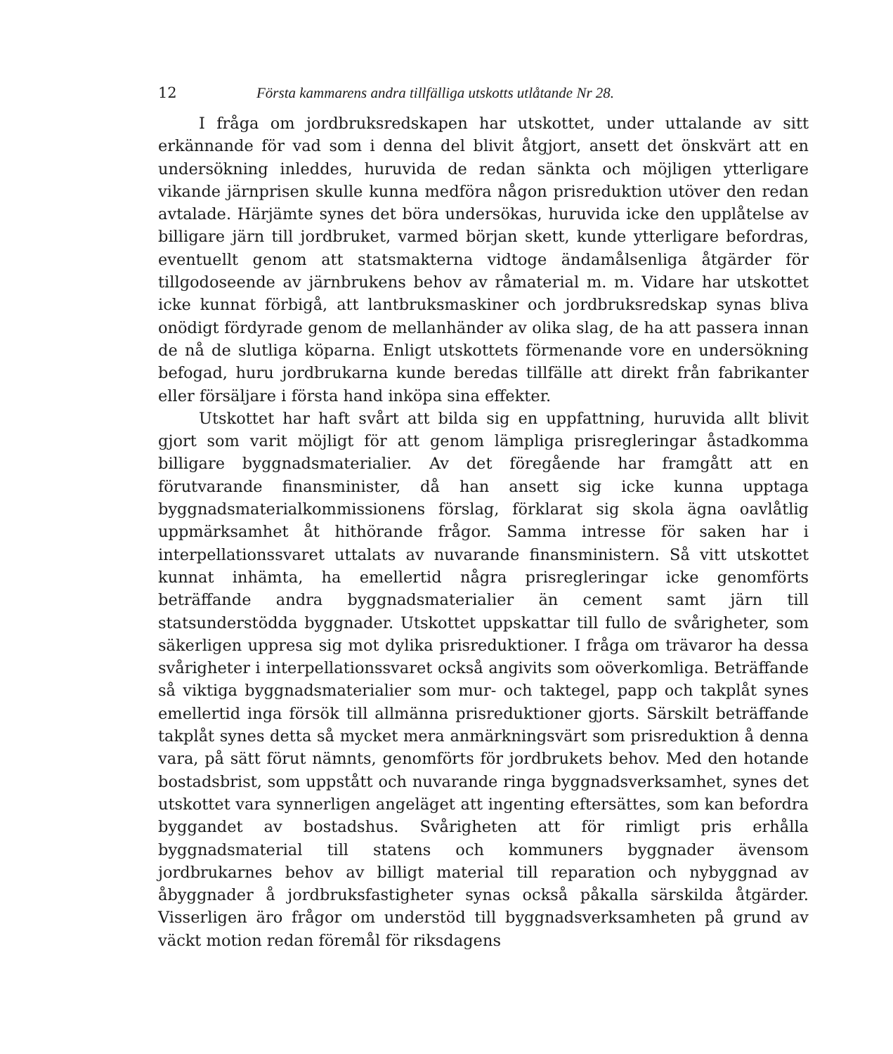12 Första kammarens andra tillfälliga utskotts utlåtande Nr 28.
I fråga om jordbruksredskapen har utskottet, under uttalande av sitt erkännande för vad som i denna del blivit åtgjort, ansett det önskvärt att en undersökning inleddes, huruvida de redan sänkta och möjligen ytterligare vikande järnprisen skulle kunna medföra någon prisreduktion utöver den redan avtalade. Härjämte synes det böra undersökas, huruvida icke den upplåtelse av billigare järn till jordbruket, varmed början skett, kunde ytterligare befordras, eventuellt genom att statsmakterna vidtoge ändamålsenliga åtgärder för tillgodoseende av järnbrukens behov av råmaterial m. m. Vidare har utskottet icke kunnat förbigå, att lantbruksmaskiner och jordbruksredskap synas bliva onödigt fördyrade genom de mellanhänder av olika slag, de ha att passera innan de nå de slutliga köparna. Enligt utskottets förmenande vore en undersökning befogad, huru jordbrukarna kunde beredas tillfälle att direkt från fabrikanter eller försäljare i första hand inköpa sina effekter.
Utskottet har haft svårt att bilda sig en uppfattning, huruvida allt blivit gjort som varit möjligt för att genom lämpliga prisregleringar åstadkomma billigare byggnadsmaterialier. Av det föregående har framgått att en förutvarande finansminister, då han ansett sig icke kunna upptaga byggnadsmaterialkommissionens förslag, förklarat sig skola ägna oavlåtlig uppmärksamhet åt hithörande frågor. Samma intresse för saken har i interpellationssvaret uttalats av nuvarande finansministern. Så vitt utskottet kunnat inhämta, ha emellertid några prisregleringar icke genomförts beträffande andra byggnadsmaterialier än cement samt järn till statsunderstödda byggnader. Utskottet uppskattar till fullo de svårigheter, som säkerligen uppresa sig mot dylika prisreduktioner. I fråga om trävaror ha dessa svårigheter i interpellationssvaret också angivits som oöverkomliga. Beträffande så viktiga byggnadsmaterialier som mur- och taktegel, papp och takplåt synes emellertid inga försök till allmänna prisreduktioner gjorts. Särskilt beträffande takplåt synes detta så mycket mera anmärkningsvärt som prisreduktion å denna vara, på sätt förut nämnts, genomförts för jordbrukets behov. Med den hotande bostadsbrist, som uppstått och nuvarande ringa byggnadsverksamhet, synes det utskottet vara synnerligen angeläget att ingenting eftersättes, som kan befordra byggandet av bostadshus. Svårigheten att för rimligt pris erhålla byggnadsmaterial till statens och kommuners byggnader ävensom jordbrukarnes behov av billigt material till reparation och nybyggnad av åbyggnader å jordbruksfastigheter synas också påkalla särskilda åtgärder. Visserligen äro frågor om understöd till byggnadsverksamheten på grund av väckt motion redan föremål för riksdagens